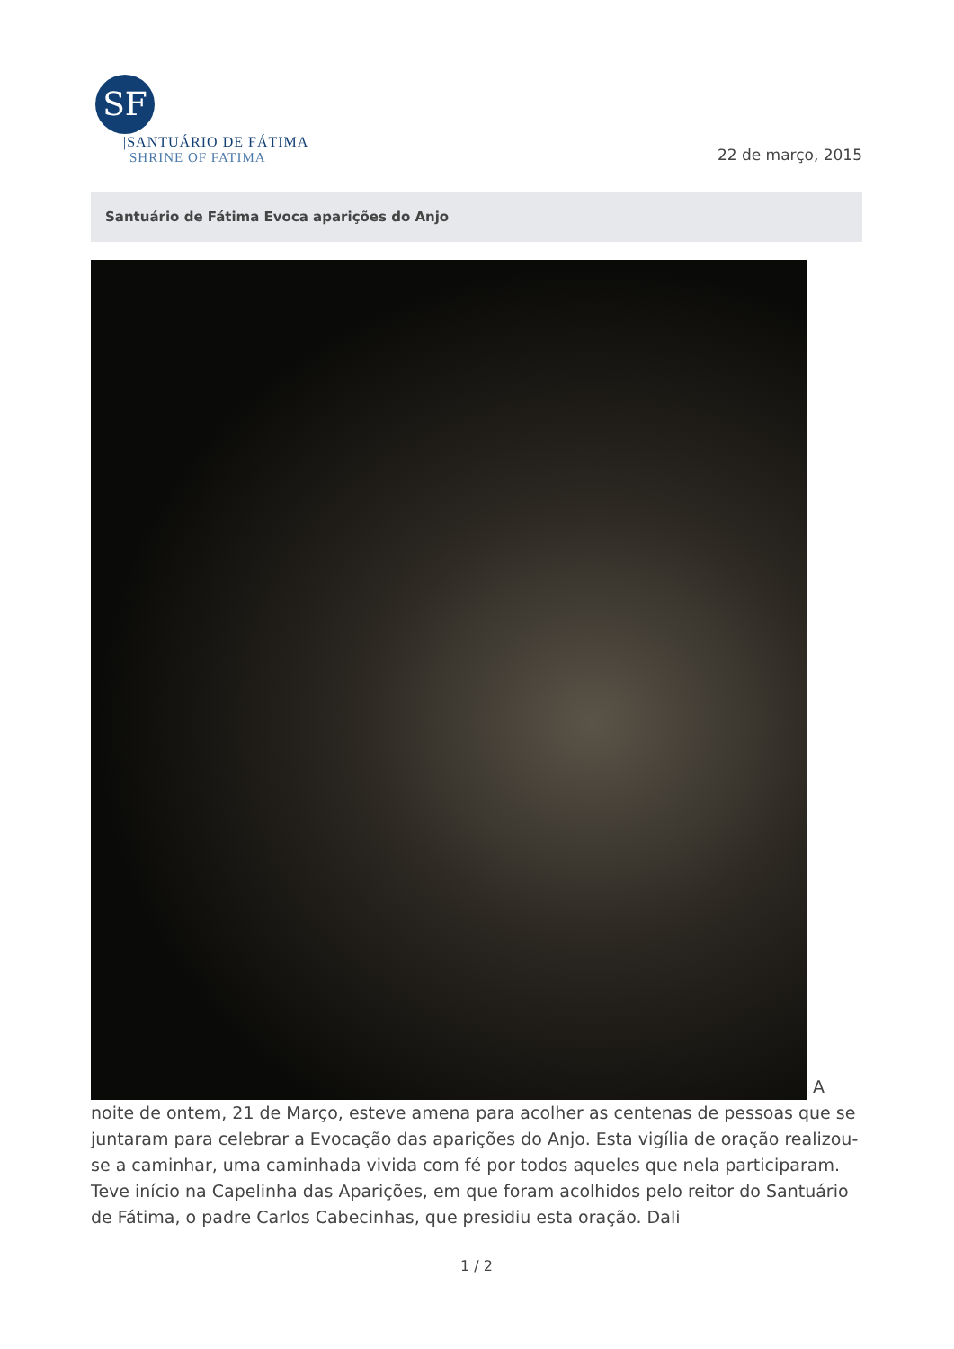SF
|SANTUÁRIO DE FÁTIMA
SHRINE OF FATIMA
22 de março, 2015
Santuário de Fátima Evoca aparições do Anjo
A noite de ontem, 21 de Março, esteve amena para acolher as centenas de pessoas que se juntaram para celebrar a Evocação das aparições do Anjo. Esta vigília de oração realizou-se a caminhar, uma caminhada vivida com fé por todos aqueles que nela participaram. Teve início na Capelinha das Aparições, em que foram acolhidos pelo reitor do Santuário de Fátima, o padre Carlos Cabecinhas, que presidiu esta oração. Dali
1 / 2